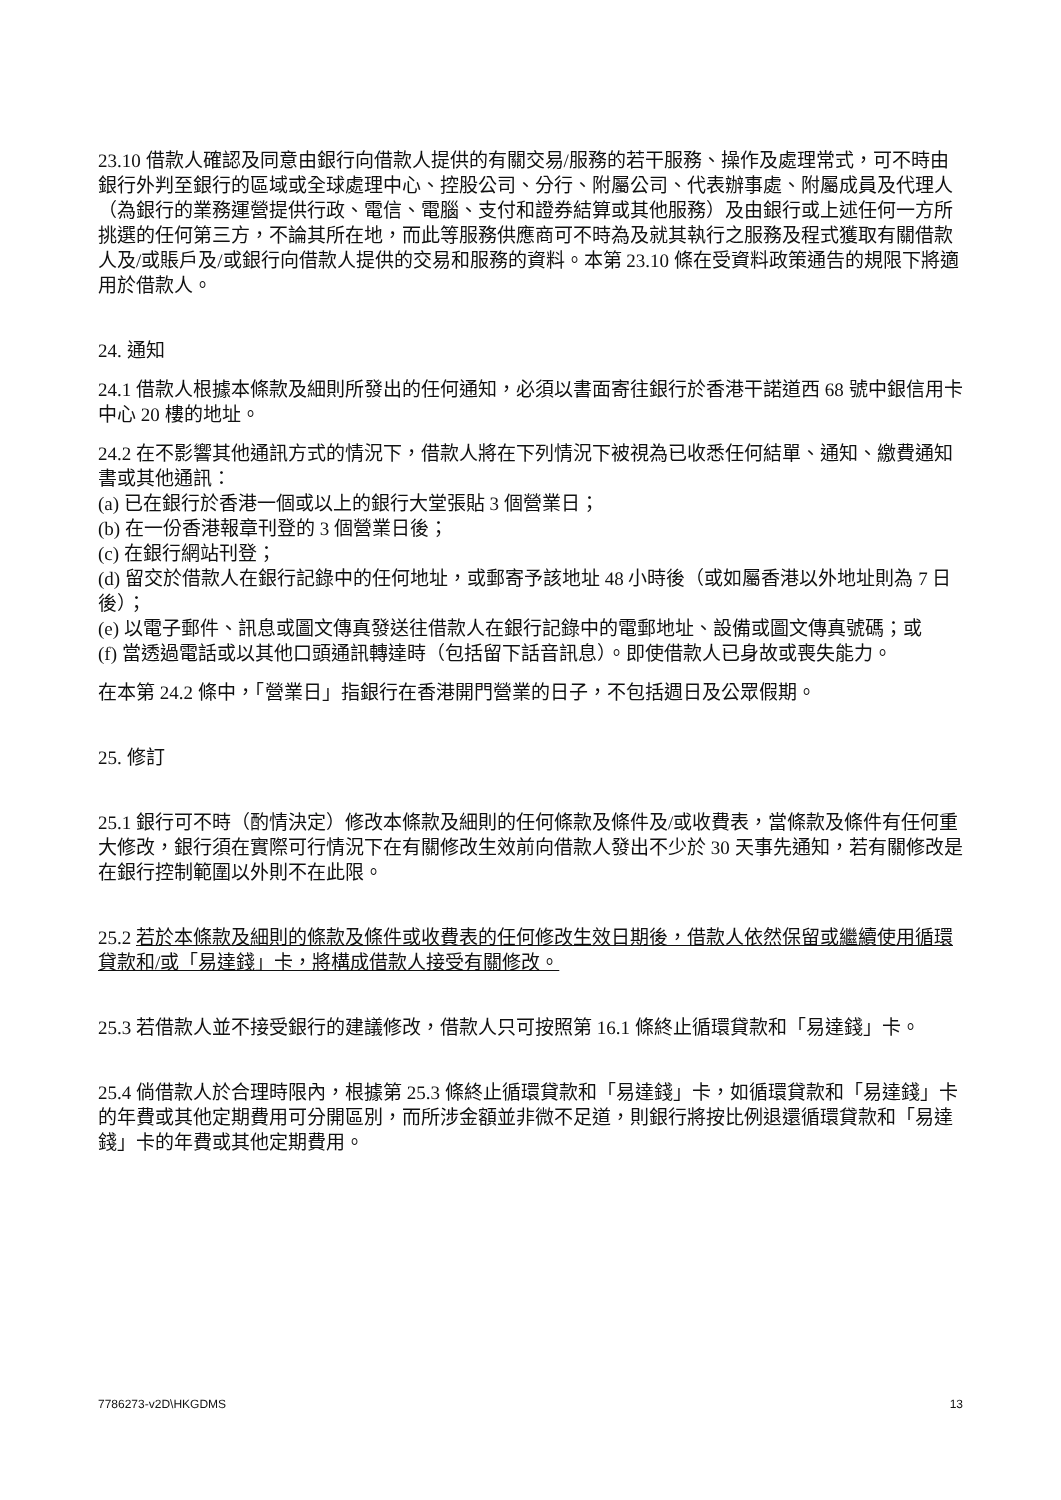23.10 借款人確認及同意由銀行向借款人提供的有關交易/服務的若干服務、操作及處理常式，可不時由銀行外判至銀行的區域或全球處理中心、控股公司、分行、附屬公司、代表辦事處、附屬成員及代理人（為銀行的業務運營提供行政、電信、電腦、支付和證券結算或其他服務）及由銀行或上述任何一方所挑選的任何第三方，不論其所在地，而此等服務供應商可不時為及就其執行之服務及程式獲取有關借款人及/或賬戶及/或銀行向借款人提供的交易和服務的資料。本第 23.10 條在受資料政策通告的規限下將適用於借款人。
24. 通知
24.1 借款人根據本條款及細則所發出的任何通知，必須以書面寄往銀行於香港干諾道西 68 號中銀信用卡中心 20 樓的地址。
24.2 在不影響其他通訊方式的情況下，借款人將在下列情況下被視為已收悉任何結單、通知、繳費通知書或其他通訊：
(a) 已在銀行於香港一個或以上的銀行大堂張貼 3 個營業日；
(b) 在一份香港報章刊登的 3 個營業日後；
(c) 在銀行網站刊登；
(d) 留交於借款人在銀行記錄中的任何地址，或郵寄予該地址 48 小時後（或如屬香港以外地址則為 7 日後）；
(e) 以電子郵件、訊息或圖文傳真發送往借款人在銀行記錄中的電郵地址、設備或圖文傳真號碼；或
(f) 當透過電話或以其他口頭通訊轉達時（包括留下話音訊息）。即使借款人已身故或喪失能力。
在本第 24.2 條中，「營業日」指銀行在香港開門營業的日子，不包括週日及公眾假期。
25. 修訂
25.1 銀行可不時（酌情決定）修改本條款及細則的任何條款及條件及/或收費表，當條款及條件有任何重大修改，銀行須在實際可行情況下在有關修改生效前向借款人發出不少於 30 天事先通知，若有關修改是在銀行控制範圍以外則不在此限。
25.2 若於本條款及細則的條款及條件或收費表的任何修改生效日期後，借款人依然保留或繼續使用循環貸款和/或「易達錢」卡，將構成借款人接受有關修改。
25.3 若借款人並不接受銀行的建議修改，借款人只可按照第 16.1 條終止循環貸款和「易達錢」卡。
25.4 倘借款人於合理時限內，根據第 25.3 條終止循環貸款和「易達錢」卡，如循環貸款和「易達錢」卡的年費或其他定期費用可分開區別，而所涉金額並非微不足道，則銀行將按比例退還循環貸款和「易達錢」卡的年費或其他定期費用。
7786273-v2D\HKGDMS 13